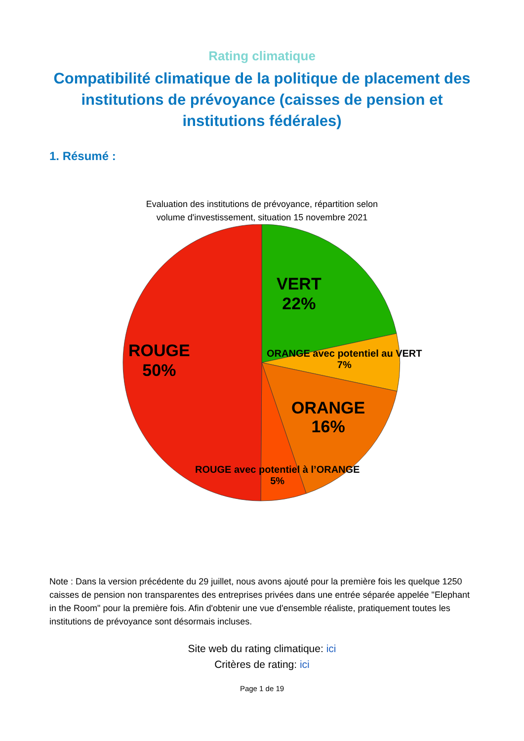Rating climatique
Compatibilité climatique de la politique de placement des institutions de prévoyance (caisses de pension et institutions fédérales)
1. Résumé :
Evaluation des institutions de prévoyance, répartition selon
volume d'investissement, situation 15 novembre 2021
VERT
22%
ROUGE
50%
ORANGE avec potentiel au VERT
7%
ORANGE
16%
ROUGE avec potentiel à l’ORANGE
5%
Note : Dans la version précédente du 29 juillet, nous avons ajouté pour la première fois les quelque 1250 caisses de pension non transparentes des entreprises privées dans une entrée séparée appelée "Elephant in the Room" pour la première fois. Afin d'obtenir une vue d'ensemble réaliste, pratiquement toutes les institutions de prévoyance sont désormais incluses.
Site web du rating climatique: ici
Critères de rating: ici
Page 1 de 19